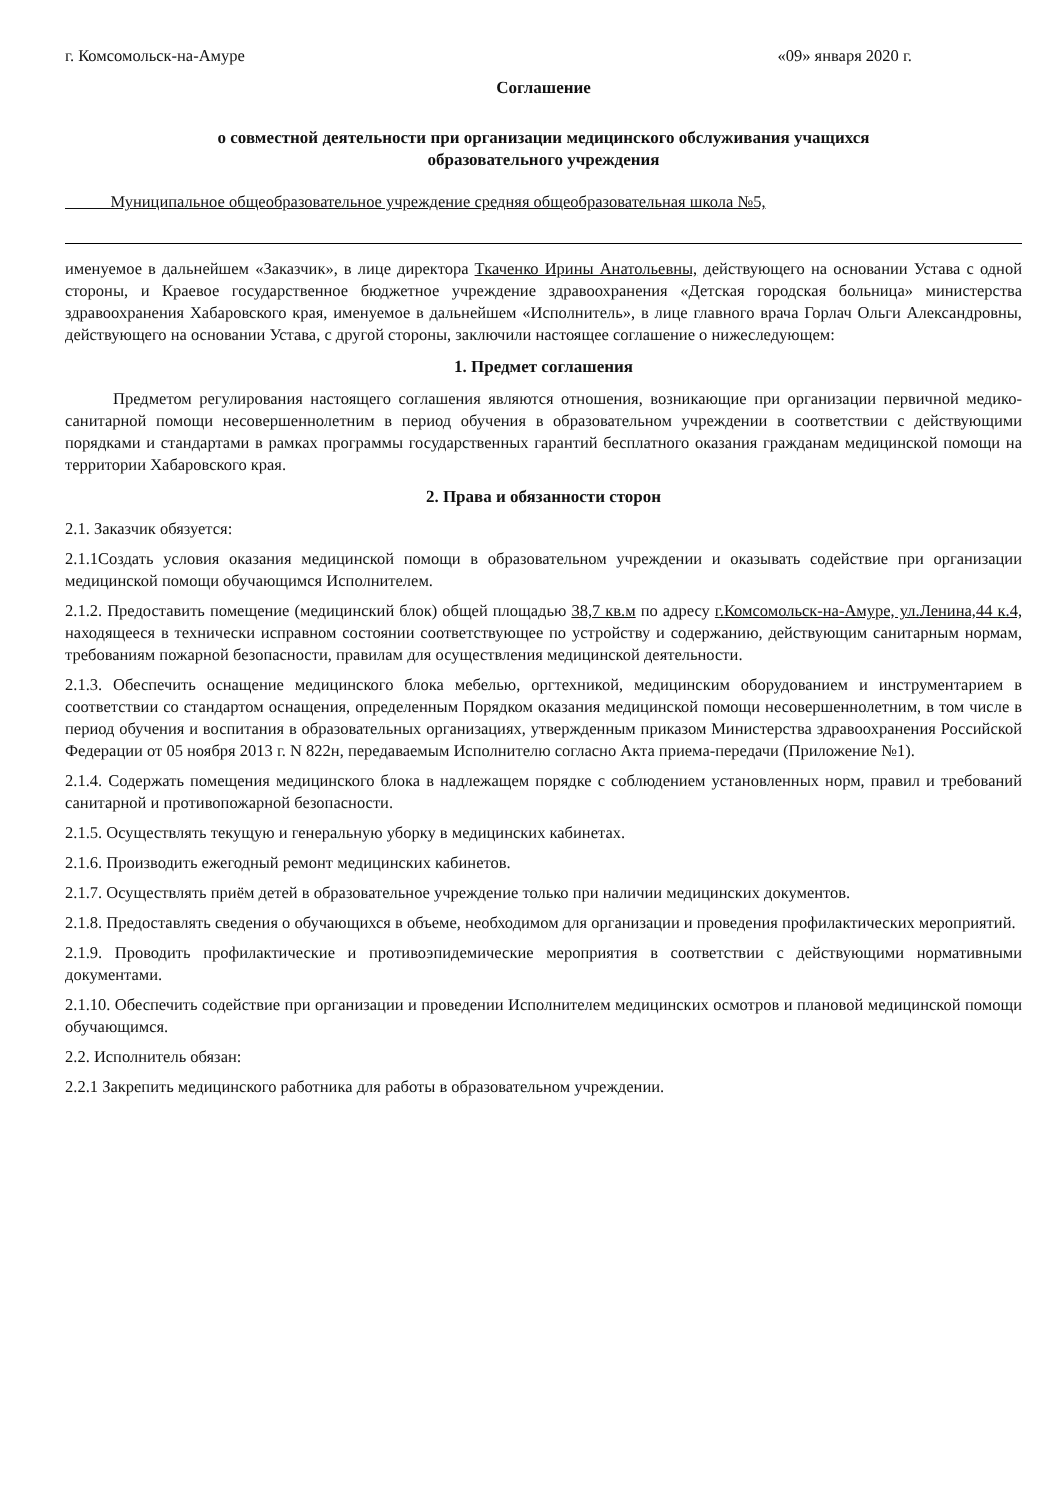г. Комсомольск-на-Амуре «09» января 2020 г.
Соглашение
о совместной деятельности при организации медицинского обслуживания учащихся
образовательного учреждения
Муниципальное общеобразовательное учреждение средняя общеобразовательная школа №5,
именуемое в дальнейшем «Заказчик», в лице директора Ткаченко Ирины Анатольевны, действующего на основании Устава с одной стороны, и Краевое государственное бюджетное учреждение здравоохранения «Детская городская больница» министерства здравоохранения Хабаровского края, именуемое в дальнейшем «Исполнитель», в лице главного врача Горлач Ольги Александровны, действующего на основании Устава, с другой стороны, заключили настоящее соглашение о нижеследующем:
1. Предмет соглашения
Предметом регулирования настоящего соглашения являются отношения, возникающие при организации первичной медико-санитарной помощи несовершеннолетним в период обучения в образовательном учреждении в соответствии с действующими порядками и стандартами в рамках программы государственных гарантий бесплатного оказания гражданам медицинской помощи на территории Хабаровского края.
2. Права и обязанности сторон
2.1. Заказчик обязуется:
2.1.1Создать условия оказания медицинской помощи в образовательном учреждении и оказывать содействие при организации медицинской помощи обучающимся Исполнителем.
2.1.2. Предоставить помещение (медицинский блок) общей площадью 38,7 кв.м по адресу г.Комсомольск-на-Амуре, ул.Ленина,44 к.4, находящееся в технически исправном состоянии соответствующее по устройству и содержанию, действующим санитарным нормам, требованиям пожарной безопасности, правилам для осуществления медицинской деятельности.
2.1.3. Обеспечить оснащение медицинского блока мебелью, оргтехникой, медицинским оборудованием и инструментарием в соответствии со стандартом оснащения, определенным Порядком оказания медицинской помощи несовершеннолетним, в том числе в период обучения и воспитания в образовательных организациях, утвержденным приказом Министерства здравоохранения Российской Федерации от 05 ноября 2013 г. N 822н, передаваемым Исполнителю согласно Акта приема-передачи (Приложение №1).
2.1.4. Содержать помещения медицинского блока в надлежащем порядке с соблюдением установленных норм, правил и требований санитарной и противопожарной безопасности.
2.1.5. Осуществлять текущую и генеральную уборку в медицинских кабинетах.
2.1.6. Производить ежегодный ремонт медицинских кабинетов.
2.1.7. Осуществлять приём детей в образовательное учреждение только при наличии медицинских документов.
2.1.8. Предоставлять сведения о обучающихся в объеме, необходимом для организации и проведения профилактических мероприятий.
2.1.9. Проводить профилактические и противоэпидемические мероприятия в соответствии с действующими нормативными документами.
2.1.10. Обеспечить содействие при организации и проведении Исполнителем медицинских осмотров и плановой медицинской помощи обучающимся.
2.2. Исполнитель обязан:
2.2.1 Закрепить медицинского работника для работы в образовательном учреждении.